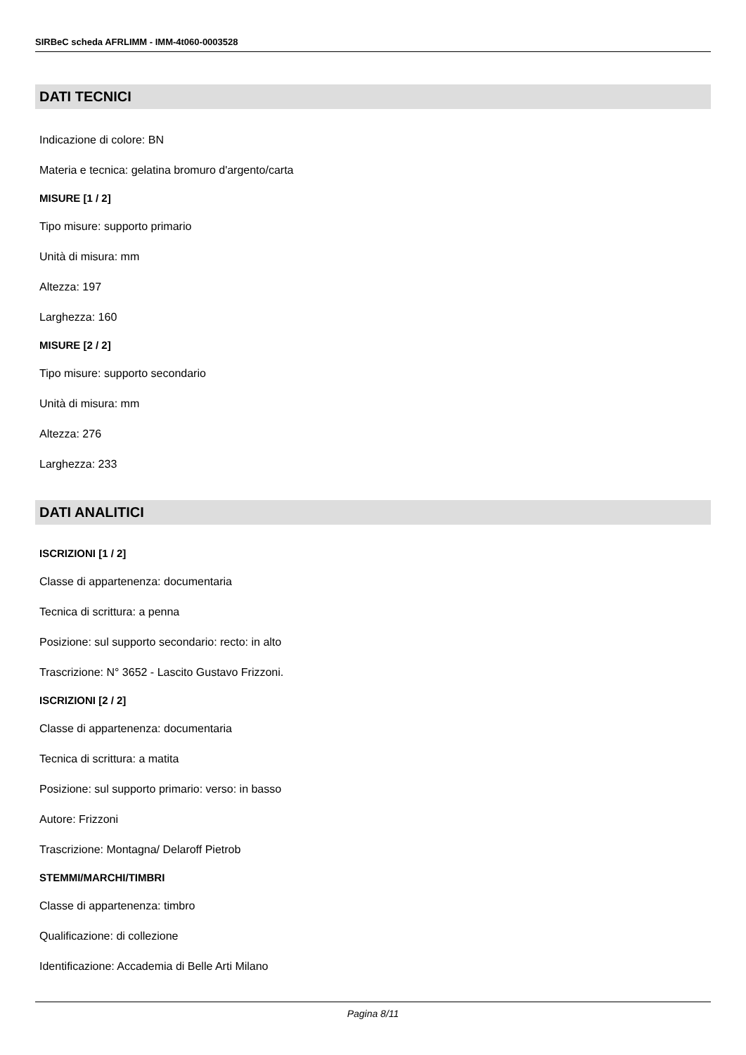SIRBeC scheda AFRLIMM - IMM-4t060-0003528
DATI TECNICI
Indicazione di colore: BN
Materia e tecnica: gelatina bromuro d'argento/carta
MISURE [1 / 2]
Tipo misure: supporto primario
Unità di misura: mm
Altezza: 197
Larghezza: 160
MISURE [2 / 2]
Tipo misure: supporto secondario
Unità di misura: mm
Altezza: 276
Larghezza: 233
DATI ANALITICI
ISCRIZIONI [1 / 2]
Classe di appartenenza: documentaria
Tecnica di scrittura: a penna
Posizione: sul supporto secondario: recto: in alto
Trascrizione: N° 3652 - Lascito Gustavo Frizzoni.
ISCRIZIONI [2 / 2]
Classe di appartenenza: documentaria
Tecnica di scrittura: a matita
Posizione: sul supporto primario: verso: in basso
Autore: Frizzoni
Trascrizione: Montagna/ Delaroff Pietrob
STEMMI/MARCHI/TIMBRI
Classe di appartenenza: timbro
Qualificazione: di collezione
Identificazione: Accademia di Belle Arti Milano
Pagina 8/11